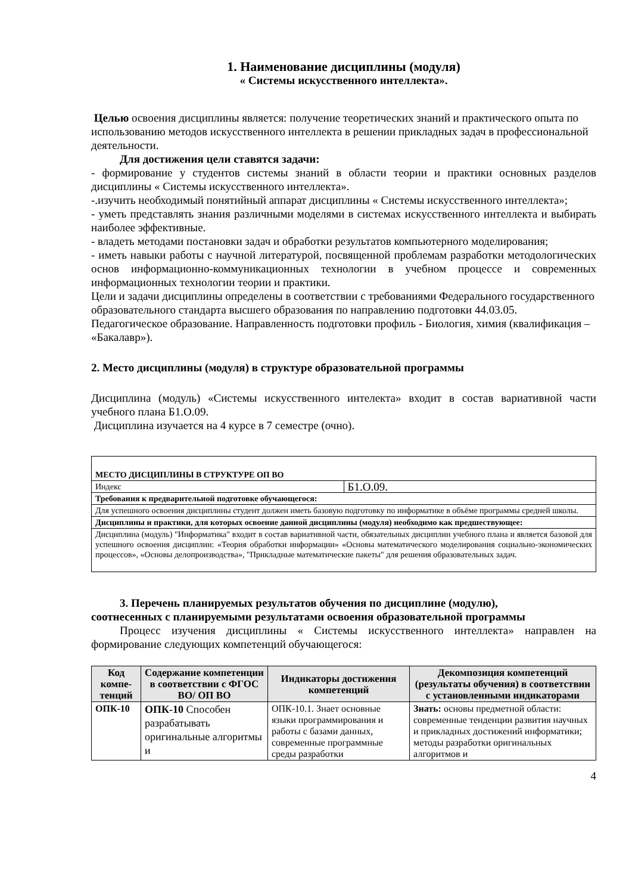1. Наименование дисциплины (модуля)
« Системы искусственного интеллекта».
Целью освоения дисциплины является: получение теоретических знаний и практического опыта по использованию методов искусственного интеллекта в решении прикладных задач в профессиональной деятельности.
Для достижения цели ставятся задачи:
- формирование у студентов системы знаний в области теории и практики основных разделов дисциплины « Системы искусственного интеллекта».
-.изучить необходимый понятийный аппарат дисциплины « Системы искусственного интеллекта»;
- уметь представлять знания различными моделями в системах искусственного интеллекта и выбирать наиболее эффективные.
- владеть методами постановки задач и обработки результатов компьютерного моделирования;
- иметь навыки работы с научной литературой, посвященной проблемам разработки методологических основ информационно-коммуникационных технологии в учебном процессе и современных информационных технологии теории и практики.
Цели и задачи дисциплины определены в соответствии с требованиями Федерального государственного образовательного стандарта высшего образования по направлению подготовки 44.03.05. Педагогическое образование. Направленность подготовки профиль - Биология, химия (квалификация – «Бакалавр»).
2. Место дисциплины (модуля) в структуре образовательной программы
Дисциплина (модуль) «Системы искусственного интелекта» входит в состав вариативной части учебного плана Б1.О.09.
Дисциплина изучается на 4 курсе в 7 семестре (очно).
| МЕСТО ДИСЦИПЛИНЫ В СТРУКТУРЕ ОП ВО | |
| Индекс | Б1.О.09. |
| Требования к предварительной подготовке обучающегося: | |
| Для успешного освоения дисциплины студент должен иметь базовую подготовку по информатике в объёме программы средней школы. | |
| Дисциплины и практики, для которых освоение данной дисциплины (модуля) необходимо как предшествующее: | |
| Дисциплина (модуль) "Информатика" входит в состав вариативной части, обязательных дисциплин учебного плана и является базовой для успешного освоения дисциплин: «Теория обработки информации» «Основы математического моделирования социально-экономических процессов», «Основы делопроизводства», "Прикладные математические пакеты" для решения образовательных задач. | |
3. Перечень планируемых результатов обучения по дисциплине (модулю),
соотнесенных с планируемыми результатами освоения образовательной программы
Процесс изучения дисциплины « Системы искусственного интеллекта» направлен на формирование следующих компетенций обучающегося:
| Код компе-тенций | Содержание компетенции в соответствии с ФГОС ВО/ ОП ВО | Индикаторы достижения компетенций | Декомпозиция компетенций (результаты обучения) в соответствии с установленными индикаторами |
| --- | --- | --- | --- |
| ОПК-10 | ОПК-10 Способен разрабатывать оригинальные алгоритмы и | ОПК-10.1. Знает основные языки программирования и работы с базами данных, современные программные среды разработки | Знать: основы предметной области: современные тенденции развития научных и прикладных достижений информатики; методы разработки оригинальных алгоритмов и |
4